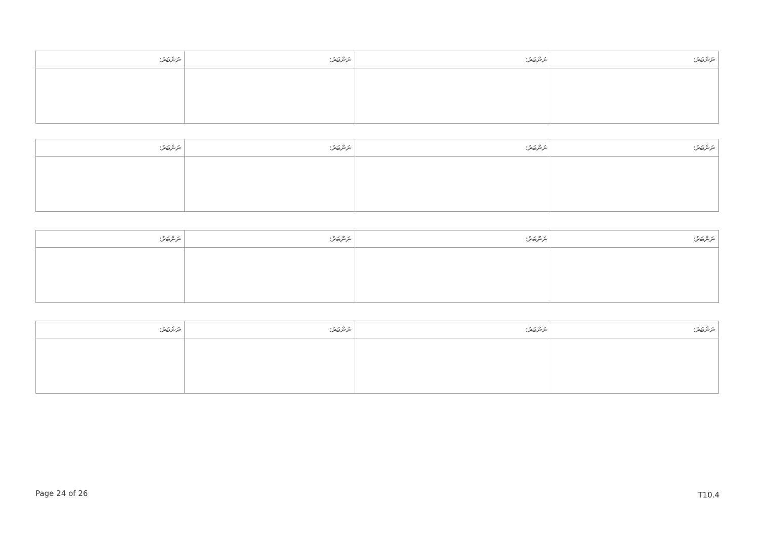| ނަންބަރު: | ނަންބަރު: | ނަންބަރު: | ނަންބަރު: |
| --- | --- | --- | --- |
| ނަންބަރު: | ނަންބަރު: | ނަންބަރު: | ނަންބަރު: |
| --- | --- | --- | --- |
| ނަންބަރު: | ނަންބަރު: | ނަންބަރު: | ނަންބަރު: |
| --- | --- | --- | --- |
| ނަންބަރު: | ނަންބަރު: | ނަންބަރު: | ނަންބަރު: |
| --- | --- | --- | --- |
Page 24 of 26 T10.4